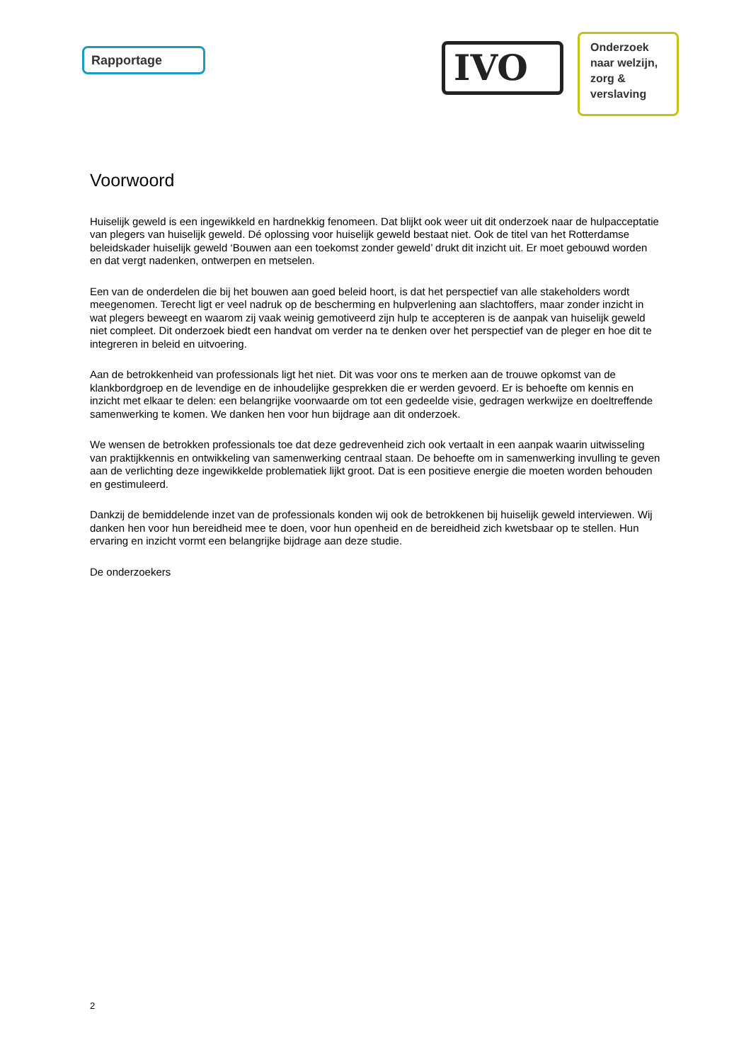Rapportage
IVO
Onderzoek naar welzijn, zorg & verslaving
Voorwoord
Huiselijk geweld is een ingewikkeld en hardnekkig fenomeen. Dat blijkt ook weer uit dit onderzoek naar de hulpacceptatie van plegers van huiselijk geweld. Dé oplossing voor huiselijk geweld bestaat niet. Ook de titel van het Rotterdamse beleidskader huiselijk geweld ‘Bouwen aan een toekomst zonder geweld’ drukt dit inzicht uit. Er moet gebouwd worden en dat vergt nadenken, ontwerpen en metselen.
Een van de onderdelen die bij het bouwen aan goed beleid hoort, is dat het perspectief van alle stakeholders wordt meegenomen. Terecht ligt er veel nadruk op de bescherming en hulpverlening aan slachtoffers, maar zonder inzicht in wat plegers beweegt en waarom zij vaak weinig gemotiveerd zijn hulp te accepteren is de aanpak van huiselijk geweld niet compleet. Dit onderzoek biedt een handvat om verder na te denken over het perspectief van de pleger en hoe dit te integreren in beleid en uitvoering.
Aan de betrokkenheid van professionals ligt het niet. Dit was voor ons te merken aan de trouwe opkomst van de klankbordgroep en de levendige en de inhoudelijke gesprekken die er werden gevoerd. Er is behoefte om kennis en inzicht met elkaar te delen: een belangrijke voorwaarde om tot een gedeelde visie, gedragen werkwijze en doeltreffende samenwerking te komen. We danken hen voor hun bijdrage aan dit onderzoek.
We wensen de betrokken professionals toe dat deze gedrevenheid zich ook vertaalt in een aanpak waarin uitwisseling van praktijkkennis en ontwikkeling van samenwerking centraal staan. De behoefte om in samenwerking invulling te geven aan de verlichting deze ingewikkelde problematiek lijkt groot. Dat is een positieve energie die moeten worden behouden en gestimuleerd.
Dankzij de bemiddelende inzet van de professionals konden wij ook de betrokkenen bij huiselijk geweld interviewen. Wij danken hen voor hun bereidheid mee te doen, voor hun openheid en de bereidheid zich kwetsbaar op te stellen. Hun ervaring en inzicht vormt een belangrijke bijdrage aan deze studie.
De onderzoekers
2